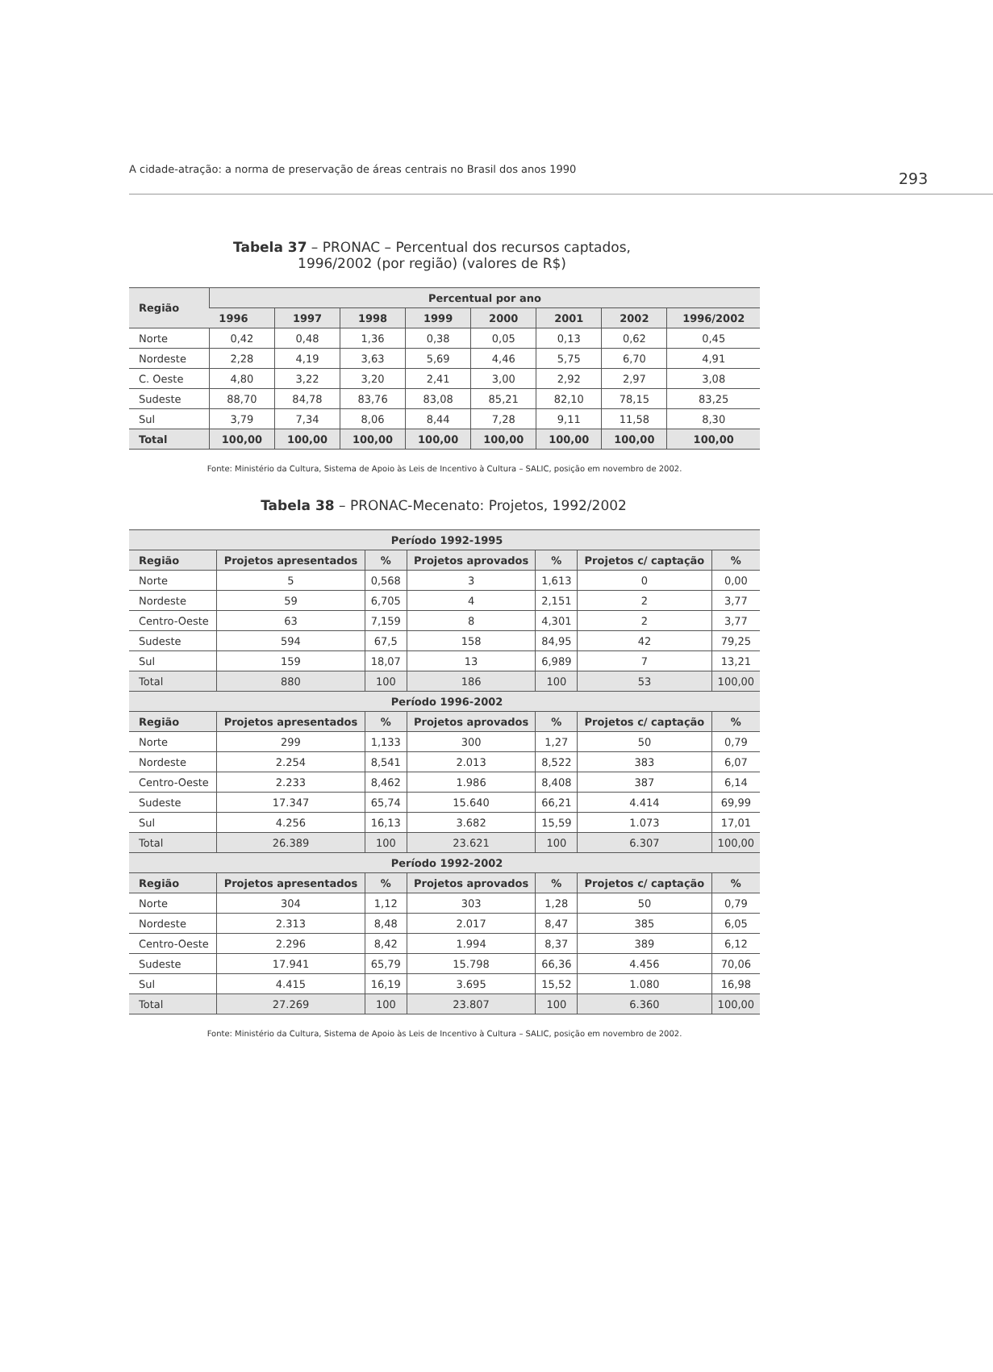A cidade-atração: a norma de preservação de áreas centrais no Brasil dos anos 1990
293
Tabela 37 – PRONAC – Percentual dos recursos captados,
1996/2002 (por região) (valores de R$)
| Região | Percentual por ano | | | | | | | |
| --- | --- | --- | --- | --- | --- | --- | --- | --- |
| | 1996 | 1997 | 1998 | 1999 | 2000 | 2001 | 2002 | 1996/2002 |
| Norte | 0,42 | 0,48 | 1,36 | 0,38 | 0,05 | 0,13 | 0,62 | 0,45 |
| Nordeste | 2,28 | 4,19 | 3,63 | 5,69 | 4,46 | 5,75 | 6,70 | 4,91 |
| C. Oeste | 4,80 | 3,22 | 3,20 | 2,41 | 3,00 | 2,92 | 2,97 | 3,08 |
| Sudeste | 88,70 | 84,78 | 83,76 | 83,08 | 85,21 | 82,10 | 78,15 | 83,25 |
| Sul | 3,79 | 7,34 | 8,06 | 8,44 | 7,28 | 9,11 | 11,58 | 8,30 |
| Total | 100,00 | 100,00 | 100,00 | 100,00 | 100,00 | 100,00 | 100,00 | 100,00 |
Fonte: Ministério da Cultura, Sistema de Apoio às Leis de Incentivo à Cultura – SALIC, posição em novembro de 2002.
Tabela 38 – PRONAC-Mecenato: Projetos, 1992/2002
| Período 1992-1995 | | | | | | |
| --- | --- | --- | --- | --- | --- | --- |
| Região | Projetos apresentados | % | Projetos aprovados | % | Projetos c/ captação | % |
| Norte | 5 | 0,568 | 3 | 1,613 | 0 | 0,00 |
| Nordeste | 59 | 6,705 | 4 | 2,151 | 2 | 3,77 |
| Centro-Oeste | 63 | 7,159 | 8 | 4,301 | 2 | 3,77 |
| Sudeste | 594 | 67,5 | 158 | 84,95 | 42 | 79,25 |
| Sul | 159 | 18,07 | 13 | 6,989 | 7 | 13,21 |
| Total | 880 | 100 | 186 | 100 | 53 | 100,00 |
| Período 1996-2002 | | | | | | |
| Região | Projetos apresentados | % | Projetos aprovados | % | Projetos c/ captação | % |
| Norte | 299 | 1,133 | 300 | 1,27 | 50 | 0,79 |
| Nordeste | 2.254 | 8,541 | 2.013 | 8,522 | 383 | 6,07 |
| Centro-Oeste | 2.233 | 8,462 | 1.986 | 8,408 | 387 | 6,14 |
| Sudeste | 17.347 | 65,74 | 15.640 | 66,21 | 4.414 | 69,99 |
| Sul | 4.256 | 16,13 | 3.682 | 15,59 | 1.073 | 17,01 |
| Total | 26.389 | 100 | 23.621 | 100 | 6.307 | 100,00 |
| Período 1992-2002 | | | | | | |
| Região | Projetos apresentados | % | Projetos aprovados | % | Projetos c/ captação | % |
| Norte | 304 | 1,12 | 303 | 1,28 | 50 | 0,79 |
| Nordeste | 2.313 | 8,48 | 2.017 | 8,47 | 385 | 6,05 |
| Centro-Oeste | 2.296 | 8,42 | 1.994 | 8,37 | 389 | 6,12 |
| Sudeste | 17.941 | 65,79 | 15.798 | 66,36 | 4.456 | 70,06 |
| Sul | 4.415 | 16,19 | 3.695 | 15,52 | 1.080 | 16,98 |
| Total | 27.269 | 100 | 23.807 | 100 | 6.360 | 100,00 |
Fonte: Ministério da Cultura, Sistema de Apoio às Leis de Incentivo à Cultura – SALIC, posição em novembro de 2002.